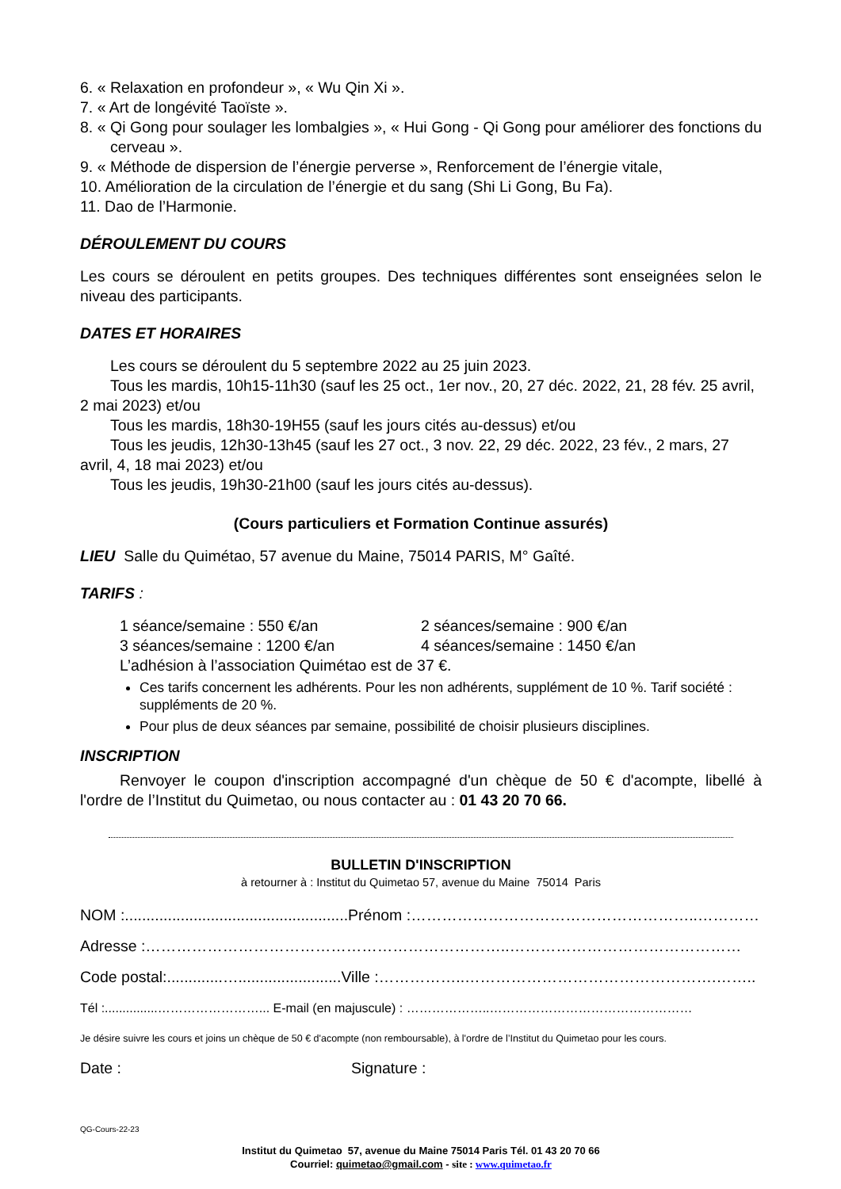6. « Relaxation en profondeur », « Wu Qin Xi ».
7. « Art de longévité Taoïste ».
8. « Qi Gong pour soulager les lombalgies », « Hui Gong - Qi Gong pour améliorer des fonctions du cerveau ».
9. « Méthode de dispersion de l’énergie perverse », Renforcement de l’énergie vitale,
10. Amélioration de la circulation de l’énergie et du sang (Shi Li Gong, Bu Fa).
11. Dao de l’Harmonie.
DÉROULEMENT DU COURS
Les cours se déroulent en petits groupes. Des techniques différentes sont enseignées selon le niveau des participants.
DATES ET HORAIRES
Les cours se déroulent du 5 septembre 2022 au 25 juin 2023.
Tous les mardis, 10h15-11h30 (sauf les 25 oct., 1er nov., 20, 27 déc. 2022, 21, 28 fév. 25 avril, 2 mai 2023) et/ou
Tous les mardis, 18h30-19H55 (sauf les jours cités au-dessus) et/ou
Tous les jeudis, 12h30-13h45 (sauf les 27 oct., 3 nov. 22, 29 déc. 2022, 23 fév., 2 mars, 27 avril, 4, 18 mai 2023) et/ou
Tous les jeudis, 19h30-21h00 (sauf les jours cités au-dessus).
(Cours particuliers et Formation Continue assurés)
LIEU Salle du Quimétao, 57 avenue du Maine, 75014 PARIS, M° Gaîté.
TARIFS :
1 séance/semaine : 550 €/an 2 séances/semaine : 900 €/an
3 séances/semaine : 1200 €/an 4 séances/semaine : 1450 €/an
L’adhésion à l’association Quimétao est de 37 €.
Ces tarifs concernent les adhérents. Pour les non adhérents, supplément de 10 %. Tarif société : suppléments de 20 %.
Pour plus de deux séances par semaine, possibilité de choisir plusieurs disciplines.
INSCRIPTION
Renvoyer le coupon d'inscription accompagné d'un chèque de 50 € d'acompte, libellé à l'ordre de l’Institut du Quimetao, ou nous contacter au : 01 43 20 70 66.
BULLETIN D'INSCRIPTION
à retourner à : Institut du Quimetao 57, avenue du Maine 75014 Paris
NOM :....................................................Prénom :………………………………………………..…………
Adresse :……………………………………………………………..………………………………………
Code postal:.............…........................Ville :……………..………………………………………….……..
Tél :...............……………………... E-mail (en majuscule) : ………………..…………………………………………
Je désire suivre les cours et joins un chèque de 50 € d'acompte (non remboursable), à l'ordre de l’Institut du Quimetao pour les cours.
Date : Signature :
QG-Cours-22-23
Institut du Quimetao 57, avenue du Maine 75014 Paris Tél. 01 43 20 70 66
Courriel: quimetao@gmail.com - site : www.quimetao.fr